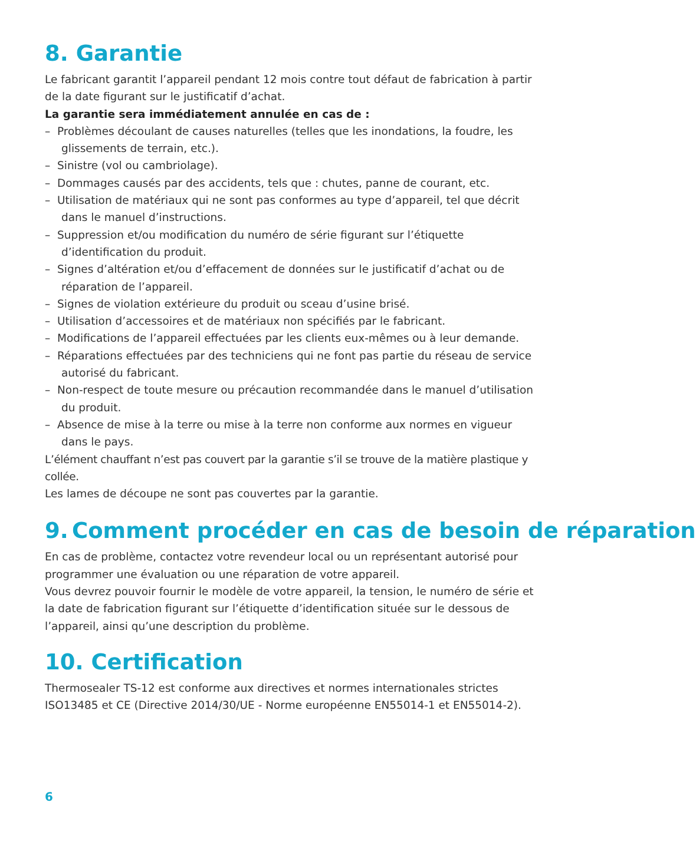8. Garantie
Le fabricant garantit l’appareil pendant 12 mois contre tout défaut de fabrication à partir de la date figurant sur le justificatif d’achat.
La garantie sera immédiatement annulée en cas de :
– Problèmes découlant de causes naturelles (telles que les inondations, la foudre, les glissements de terrain, etc.).
– Sinistre (vol ou cambriolage).
– Dommages causés par des accidents, tels que : chutes, panne de courant, etc.
– Utilisation de matériaux qui ne sont pas conformes au type d’appareil, tel que décrit dans le manuel d’instructions.
– Suppression et/ou modification du numéro de série figurant sur l’étiquette d’identification du produit.
– Signes d’altération et/ou d’effacement de données sur le justificatif d’achat ou de réparation de l’appareil.
– Signes de violation extérieure du produit ou sceau d’usine brisé.
– Utilisation d’accessoires et de matériaux non spécifiés par le fabricant.
– Modifications de l’appareil effectuées par les clients eux-mêmes ou à leur demande.
– Réparations effectuées par des techniciens qui ne font pas partie du réseau de service autorisé du fabricant.
– Non-respect de toute mesure ou précaution recommandée dans le manuel d’utilisation du produit.
– Absence de mise à la terre ou mise à la terre non conforme aux normes en vigueur dans le pays.
L’élément chauffant n’est pas couvert par la garantie s’il se trouve de la matière plastique y collée.
Les lames de découpe ne sont pas couvertes par la garantie.
9. Comment procéder en cas de besoin de réparation
En cas de problème, contactez votre revendeur local ou un représentant autorisé pour programmer une évaluation ou une réparation de votre appareil.
Vous devrez pouvoir fournir le modèle de votre appareil, la tension, le numéro de série et la date de fabrication figurant sur l’étiquette d’identification située sur le dessous de l’appareil, ainsi qu’une description du problème.
10. Certification
Thermosealer TS-12 est conforme aux directives et normes internationales strictes ISO13485 et CE (Directive 2014/30/UE - Norme européenne EN55014-1 et EN55014-2).
6